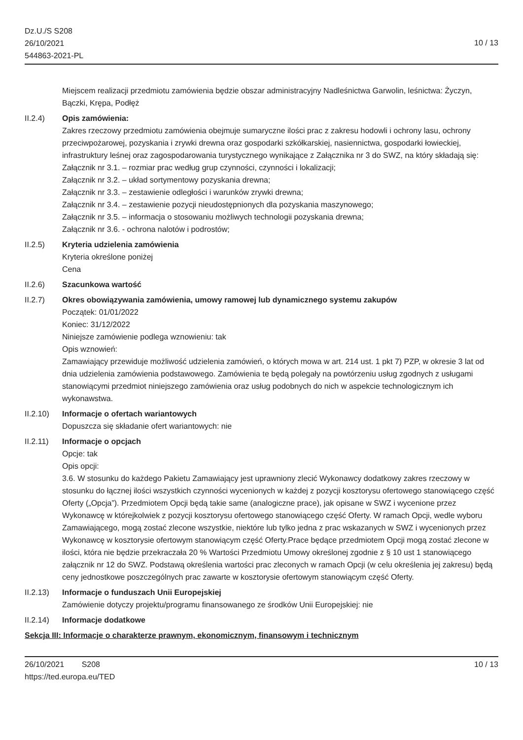Dz.U./S S208
26/10/2021
544863-2021-PL
10 / 13
Miejscem realizacji przedmiotu zamówienia będzie obszar administracyjny Nadleśnictwa Garwolin, leśnictwa: Życzyn, Bączki, Krępa, Podłęż
II.2.4) Opis zamówienia:
Zakres rzeczowy przedmiotu zamówienia obejmuje sumaryczne ilości prac z zakresu hodowli i ochrony lasu, ochrony przeciwpożarowej, pozyskania i zrywki drewna oraz gospodarki szkółkarskiej, nasiennictwa, gospodarki łowieckiej, infrastruktury leśnej oraz zagospodarowania turystycznego wynikające z Załącznika nr 3 do SWZ, na który składają się:
Załącznik nr 3.1. – rozmiar prac według grup czynności, czynności i lokalizacji;
Załącznik nr 3.2. – układ sortymentowy pozyskania drewna;
Załącznik nr 3.3. – zestawienie odległości i warunków zrywki drewna;
Załącznik nr 3.4. – zestawienie pozycji nieudostępnionych dla pozyskania maszynowego;
Załącznik nr 3.5. – informacja o stosowaniu możliwych technologii pozyskania drewna;
Załącznik nr 3.6. - ochrona nalotów i podrostów;
II.2.5) Kryteria udzielenia zamówienia
Kryteria określone poniżej
Cena
II.2.6) Szacunkowa wartość
II.2.7) Okres obowiązywania zamówienia, umowy ramowej lub dynamicznego systemu zakupów
Początek: 01/01/2022
Koniec: 31/12/2022
Niniejsze zamówienie podlega wznowieniu: tak
Opis wznowień:
Zamawiający przewiduje możliwość udzielenia zamówień, o których mowa w art. 214 ust. 1 pkt 7) PZP, w okresie 3 lat od dnia udzielenia zamówienia podstawowego. Zamówienia te będą polegały na powtórzeniu usług zgodnych z usługami stanowiącymi przedmiot niniejszego zamówienia oraz usług podobnych do nich w aspekcie technologicznym ich wykonawstwa.
II.2.10)
Informacje o ofertach wariantowych
Dopuszcza się składanie ofert wariantowych: nie
II.2.11)
Informacje o opcjach
Opcje: tak
Opis opcji:
3.6. W stosunku do każdego Pakietu Zamawiający jest uprawniony zlecić Wykonawcy dodatkowy zakres rzeczowy w stosunku do łącznej ilości wszystkich czynności wycenionych w każdej z pozycji kosztorysu ofertowego stanowiącego część Oferty („Opcja”). Przedmiotem Opcji będą takie same (analogiczne prace), jak opisane w SWZ i wycenione przez Wykonawcę w którejkolwiek z pozycji kosztorysu ofertowego stanowiącego część Oferty. W ramach Opcji, wedle wyboru Zamawiającego, mogą zostać zlecone wszystkie, niektóre lub tylko jedna z prac wskazanych w SWZ i wycenionych przez Wykonawcę w kosztorysie ofertowym stanowiącym część Oferty.Prace będące przedmiotem Opcji mogą zostać zlecone w ilości, która nie będzie przekraczała 20 % Wartości Przedmiotu Umowy określonej zgodnie z § 10 ust 1 stanowiącego załącznik nr 12 do SWZ. Podstawą określenia wartości prac zleconych w ramach Opcji (w celu określenia jej zakresu) będą ceny jednostkowe poszczególnych prac zawarte w kosztorysie ofertowym stanowiącym część Oferty.
II.2.13)
Informacje o funduszach Unii Europejskiej
Zamówienie dotyczy projektu/programu finansowanego ze środków Unii Europejskiej: nie
II.2.14)
Informacje dodatkowe
Sekcja III: Informacje o charakterze prawnym, ekonomicznym, finansowym i technicznym
26/10/2021 S208
https://ted.europa.eu/TED
10 / 13